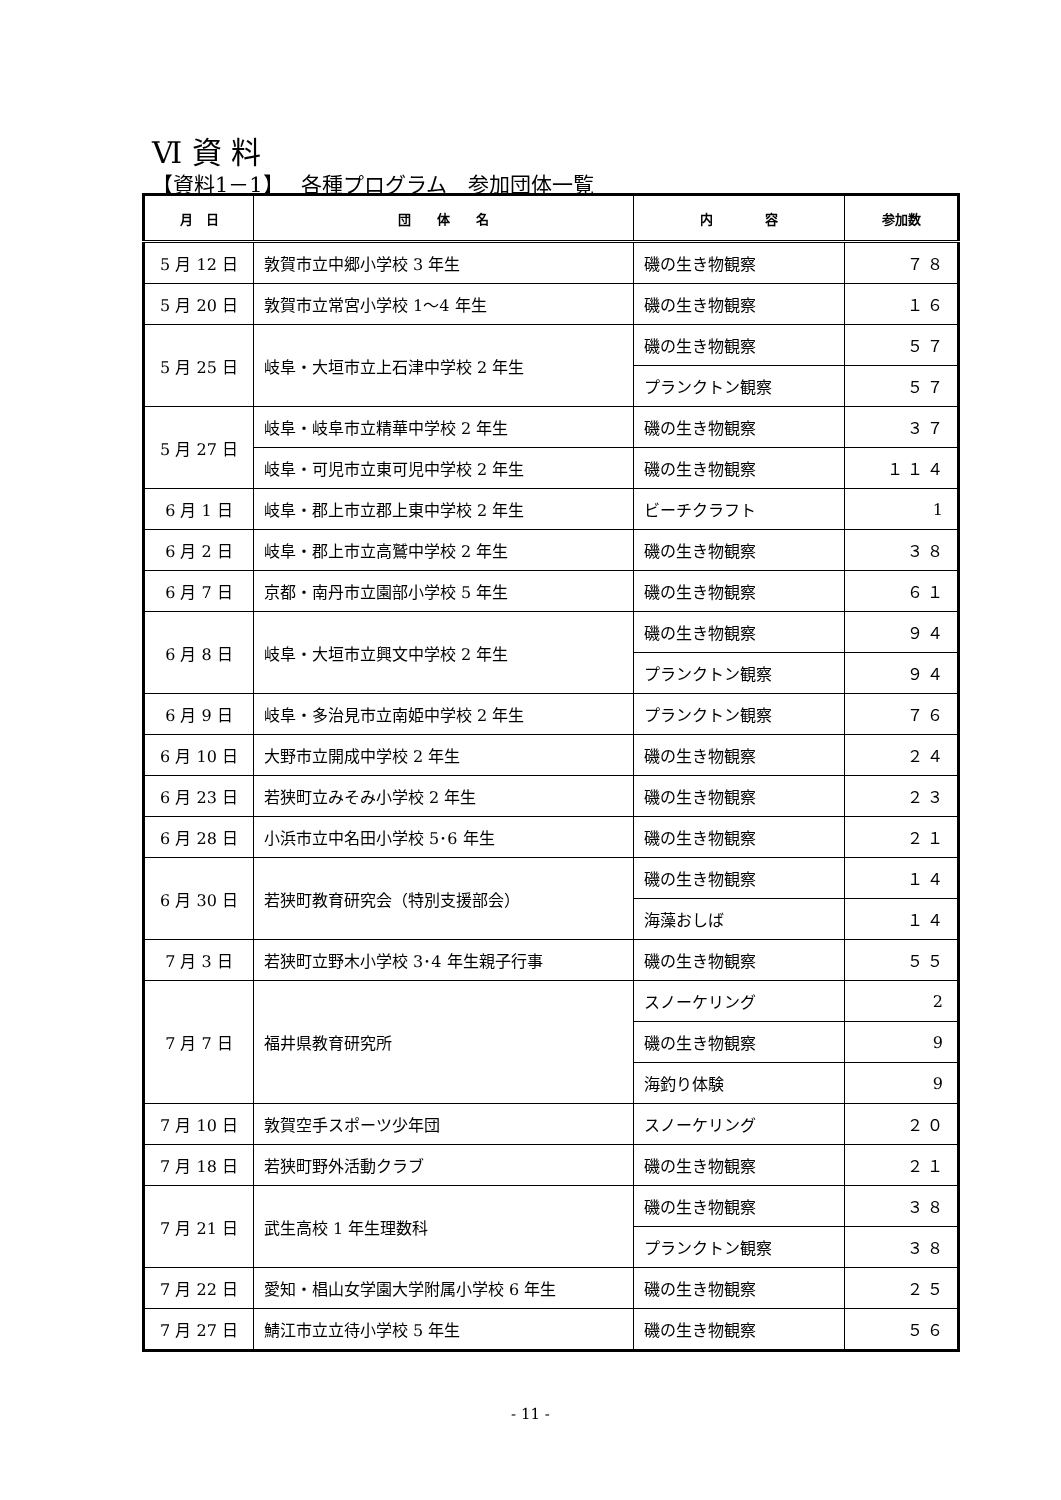Ⅵ 資 料
【資料1－1】　 各種プログラム　参加団体一覧
| 月 日 | 団 体 名 | 内 容 | 参加数 |
| --- | --- | --- | --- |
| 5 月 12 日 | 敦賀市立中郷小学校 3 年生 | 磯の生き物観察 | ７８ |
| 5 月 20 日 | 敦賀市立常宮小学校 1～4 年生 | 磯の生き物観察 | １６ |
| 5 月 25 日 | 岐阜・大垣市立上石津中学校 2 年生 | 磯の生き物観察 | ５７ |
| | | プランクトン観察 | ５７ |
| 5 月 27 日 | 岐阜・岐阜市立精華中学校 2 年生 | 磯の生き物観察 | ３７ |
| | 岐阜・可児市立東可児中学校 2 年生 | 磯の生き物観察 | １１４ |
| 6 月 1 日 | 岐阜・郡上市立郡上東中学校 2 年生 | ビーチクラフト | 1 |
| 6 月 2 日 | 岐阜・郡上市立高鷲中学校 2 年生 | 磯の生き物観察 | ３８ |
| 6 月 7 日 | 京都・南丹市立園部小学校 5 年生 | 磯の生き物観察 | ６１ |
| 6 月 8 日 | 岐阜・大垣市立興文中学校 2 年生 | 磯の生き物観察 | ９４ |
| | | プランクトン観察 | ９４ |
| 6 月 9 日 | 岐阜・多治見市立南姫中学校 2 年生 | プランクトン観察 | ７６ |
| 6 月 10 日 | 大野市立開成中学校 2 年生 | 磯の生き物観察 | ２４ |
| 6 月 23 日 | 若狭町立みそみ小学校 2 年生 | 磯の生き物観察 | ２３ |
| 6 月 28 日 | 小浜市立中名田小学校 5･6 年生 | 磯の生き物観察 | ２１ |
| 6 月 30 日 | 若狭町教育研究会（特別支援部会） | 磯の生き物観察 | １４ |
| | | 海藻おしば | １４ |
| 7 月 3 日 | 若狭町立野木小学校 3･4 年生親子行事 | 磯の生き物観察 | ５５ |
| 7 月 7 日 | 福井県教育研究所 | スノーケリング | 2 |
| | | 磯の生き物観察 | 9 |
| | | 海釣り体験 | 9 |
| 7 月 10 日 | 敦賀空手スポーツ少年団 | スノーケリング | ２０ |
| 7 月 18 日 | 若狭町野外活動クラブ | 磯の生き物観察 | ２１ |
| 7 月 21 日 | 武生高校 1 年生理数科 | 磯の生き物観察 | ３８ |
| | | プランクトン観察 | ３８ |
| 7 月 22 日 | 愛知・椙山女学園大学附属小学校 6 年生 | 磯の生き物観察 | ２５ |
| 7 月 27 日 | 鯖江市立立待小学校 5 年生 | 磯の生き物観察 | ５６ |
- 11 -